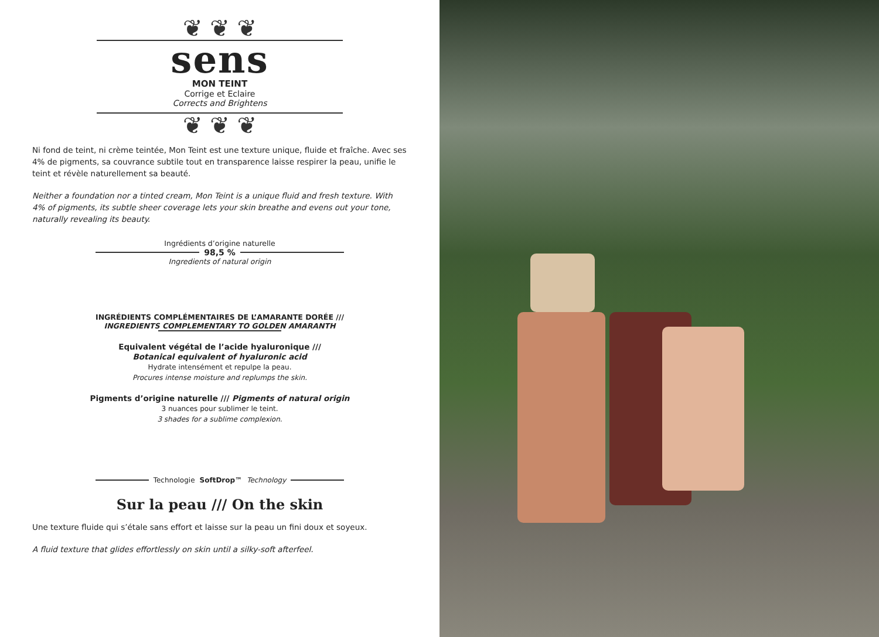❦ ❦ ❦
sens
MON TEINT
Corrige et Eclaire
Corrects and Brightens
❦ ❦ ❦
Ni fond de teint, ni crème teintée, Mon Teint est une texture unique, fluide et fraîche. Avec ses 4% de pigments, sa couvrance subtile tout en transparence laisse respirer la peau, unifie le teint et révèle naturellement sa beauté.
Neither a foundation nor a tinted cream, Mon Teint is a unique fluid and fresh texture. With 4% of pigments, its subtle sheer coverage lets your skin breathe and evens out your tone, naturally revealing its beauty.
Ingrédients d’origine naturelle
98,5 %
Ingredients of natural origin
INGRÉDIENTS COMPLÉMENTAIRES DE L’AMARANTE DORÉE ///
INGREDIENTS COMPLEMENTARY TO GOLDEN AMARANTH
Equivalent végétal de l’acide hyaluronique ///
Botanical equivalent of hyaluronic acid
Hydrate intensément et repulpe la peau.
Procures intense moisture and replumps the skin.
Pigments d’origine naturelle /// Pigments of natural origin
3 nuances pour sublimer le teint.
3 shades for a sublime complexion.
Technologie SoftDrop™ Technology
Sur la peau /// On the skin
Une texture fluide qui s’étale sans effort et laisse sur la peau un fini doux et soyeux.
A fluid texture that glides effortlessly on skin until a silky-soft afterfeel.